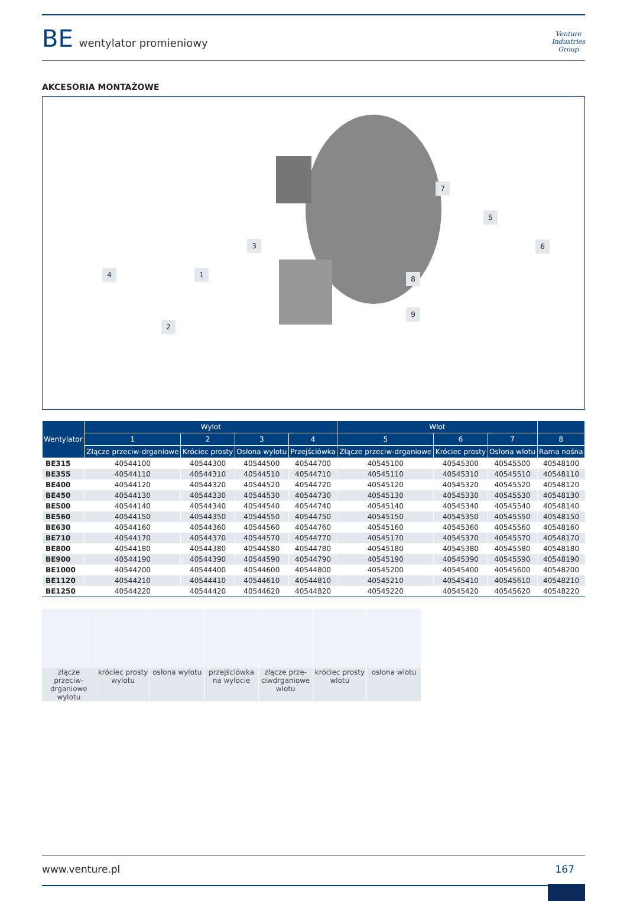BE wentylator promieniowy
Venture
Industries
Group
AKCESORIA MONTAŻOWE
7
5
6 3
4 1 8
9
2
| Wentylator | Wylot | | | | Wlot | | | |
| --- | --- | --- | --- | --- | --- | --- | --- | --- |
| | 1 | 2 | 3 | 4 | 5 | 6 | 7 | 8 |
| | Złącze przeciw-drganiowe | Króciec prosty | Osłona wylotu | Przejściówka | Złącze przeciw-drganiowe | Króciec prosty | Osłona wlotu | Rama nośna |
| BE315 | 40544100 | 40544300 | 40544500 | 40544700 | 40545100 | 40545300 | 40545500 | 40548100 |
| BE355 | 40544110 | 40544310 | 40544510 | 40544710 | 40545110 | 40545310 | 40545510 | 40548110 |
| BE400 | 40544120 | 40544320 | 40544520 | 40544720 | 40545120 | 40545320 | 40545520 | 40548120 |
| BE450 | 40544130 | 40544330 | 40544530 | 40544730 | 40545130 | 40545330 | 40545530 | 40548130 |
| BE500 | 40544140 | 40544340 | 40544540 | 40544740 | 40545140 | 40545340 | 40545540 | 40548140 |
| BE560 | 40544150 | 40544350 | 40544550 | 40544750 | 40545150 | 40545350 | 40545550 | 40548150 |
| BE630 | 40544160 | 40544360 | 40544560 | 40544760 | 40545160 | 40545360 | 40545560 | 40548160 |
| BE710 | 40544170 | 40544370 | 40544570 | 40544770 | 40545170 | 40545370 | 40545570 | 40548170 |
| BE800 | 40544180 | 40544380 | 40544580 | 40544780 | 40545180 | 40545380 | 40545580 | 40548180 |
| BE900 | 40544190 | 40544390 | 40544590 | 40544790 | 40545190 | 40545390 | 40545590 | 40548190 |
| BE1000 | 40544200 | 40544400 | 40544600 | 40544800 | 40545200 | 40545400 | 40545600 | 40548200 |
| BE1120 | 40544210 | 40544410 | 40544610 | 40544810 | 40545210 | 40545410 | 40545610 | 40548210 |
| BE1250 | 40544220 | 40544420 | 40544620 | 40544820 | 40545220 | 40545420 | 40545620 | 40548220 |
złącze przeciw-drganiowe wylotu
króciec prosty wylotu osłona wylotu przejściówka na wylocie złącze prze-ciwdrganiowe wlotu króciec prosty wlotu osłona wlotu
www.venture.pl 167